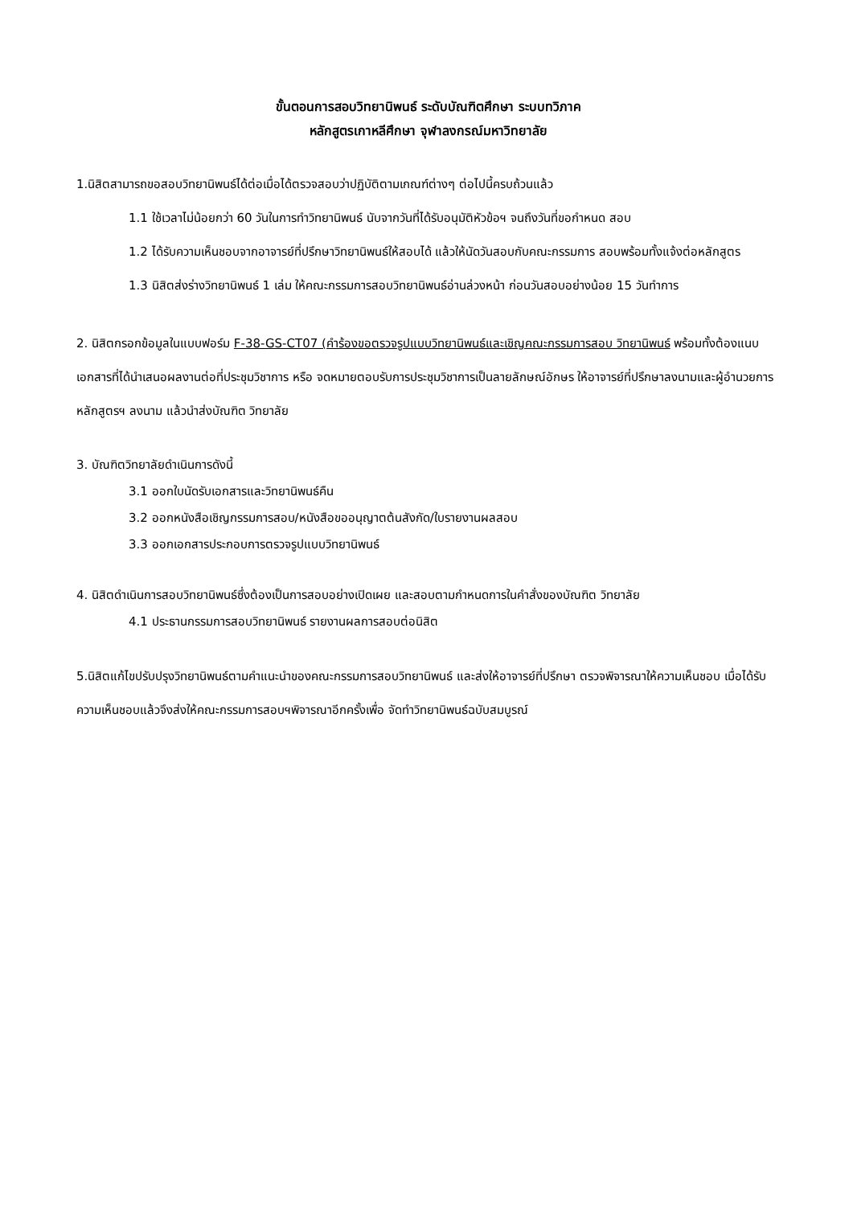ขั้นตอนการสอบวิทยานิพนธ์ ระดับบัณฑิตศึกษา ระบบทวิภาค
หลักสูตรเกาหลีศึกษา จุฬาลงกรณ์มหาวิทยาลัย
1.นิสิตสามารถขอสอบวิทยานิพนธ์ได้ต่อเมื่อได้ตรวจสอบว่าปฏิบัติตามเกณฑ์ต่างๆ ต่อไปนี้ครบถ้วนแล้ว
1.1 ใช้เวลาไม่น้อยกว่า 60 วันในการทำวิทยานิพนธ์ นับจากวันที่ได้รับอนุมัติหัวข้อฯ จนถึงวันที่ขอกำหนด สอบ
1.2 ได้รับความเห็นชอบจากอาจารย์ที่ปรึกษาวิทยานิพนธ์ให้สอบได้ แล้วให้นัดวันสอบกับคณะกรรมการ สอบพร้อมทั้งแจ้งต่อหลักสูตร
1.3 นิสิตส่งร่างวิทยานิพนธ์ 1 เล่ม ให้คณะกรรมการสอบวิทยานิพนธ์อ่านล่วงหน้า ก่อนวันสอบอย่างน้อย 15 วันทำการ
2. นิสิตกรอกข้อมูลในแบบฟอร์ม F-38-GS-CT07 (คำร้องขอตรวจรูปแบบวิทยานิพนธ์และเชิญคณะกรรมการสอบ วิทยานิพนธ์ พร้อมทั้งต้องแนบเอกสารที่ได้นำเสนอผลงานต่อที่ประชุมวิชาการ หรือ จดหมายตอบรับการประชุมวิชาการเป็นลายลักษณ์อักษร ให้อาจารย์ที่ปรึกษาลงนามและผู้อำนวยการหลักสูตรฯ ลงนาม แล้วนำส่งบัณฑิต วิทยาลัย
3. บัณฑิตวิทยาลัยดำเนินการดังนี้
3.1 ออกใบนัดรับเอกสารและวิทยานิพนธ์คืน
3.2 ออกหนังสือเชิญกรรมการสอบ/หนังสือขออนุญาตต้นสังกัด/ใบรายงานผลสอบ
3.3 ออกเอกสารประกอบการตรวจรูปแบบวิทยานิพนธ์
4. นิสิตดำเนินการสอบวิทยานิพนธ์ซึ่งต้องเป็นการสอบอย่างเปิดเผย และสอบตามกำหนดการในคำสั่งของบัณฑิต วิทยาลัย
4.1 ประธานกรรมการสอบวิทยานิพนธ์ รายงานผลการสอบต่อนิสิต
5.นิสิตแก้ไขปรับปรุงวิทยานิพนธ์ตามคำแนะนำของคณะกรรมการสอบวิทยานิพนธ์ และส่งให้อาจารย์ที่ปรึกษา ตรวจพิจารณาให้ความเห็นชอบ เมื่อได้รับความเห็นชอบแล้วจึงส่งให้คณะกรรมการสอบฯพิจารณาอีกครั้งเพื่อ จัดทำวิทยานิพนธ์ฉบับสมบูรณ์